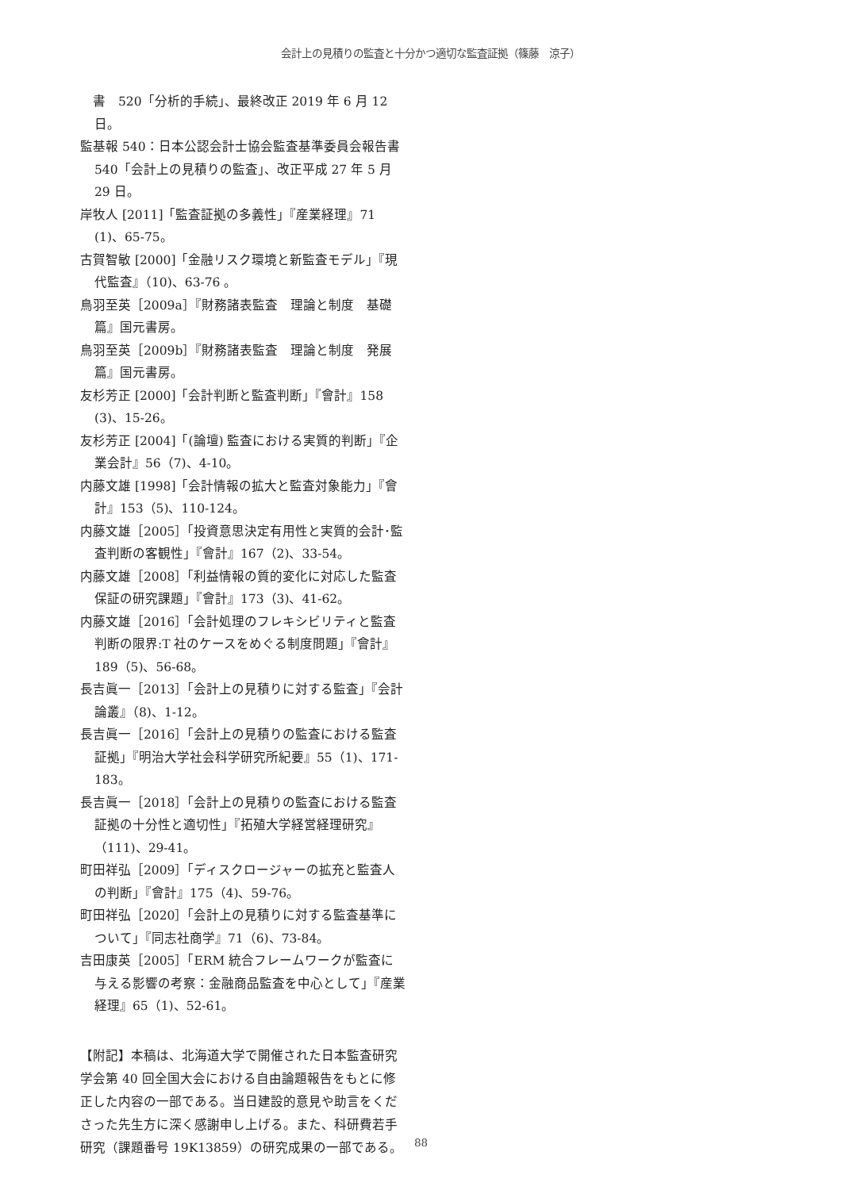会計上の見積りの監査と十分かつ適切な監査証拠（篠藤　涼子）
　書　520「分析的手続」、最終改正 2019 年 6 月 12 日。
監基報 540：日本公認会計士協会監査基準委員会報告書　540「会計上の見積りの監査」、改正平成 27 年 5 月 29 日。
岸牧人 [2011]「監査証拠の多義性」『産業経理』71 (1)、65-75。
古賀智敏 [2000]「金融リスク環境と新監査モデル」『現代監査』（10)、63-76 。
鳥羽至英［2009a］『財務諸表監査　理論と制度　基礎篇』国元書房。
鳥羽至英［2009b］『財務諸表監査　理論と制度　発展篇』国元書房。
友杉芳正 [2000]「会計判断と監査判断」『會計』158 (3)、15-26。
友杉芳正 [2004]「(論壇) 監査における実質的判断」『企業会計』56（7)、4-10。
内藤文雄 [1998]「会計情報の拡大と監査対象能力」『會計』153（5)、110-124。
内藤文雄［2005］「投資意思決定有用性と実質的会計･監査判断の客観性」『會計』167（2)、33-54。
内藤文雄［2008］「利益情報の質的変化に対応した監査保証の研究課題」『會計』173（3)、41-62。
内藤文雄［2016］「会計処理のフレキシビリティと監査判断の限界:T 社のケースをめぐる制度問題」『會計』189（5)、56-68。
長吉眞一［2013］「会計上の見積りに対する監査」『会計論叢』（8)、1-12。
長吉眞一［2016］「会計上の見積りの監査における監査証拠」『明治大学社会科学研究所紀要』55（1)、171-183。
長吉眞一［2018］「会計上の見積りの監査における監査証拠の十分性と適切性」『拓殖大学経営経理研究』（111)、29-41。
町田祥弘［2009］「ディスクロージャーの拡充と監査人の判断」『會計』175（4)、59-76。
町田祥弘［2020］「会計上の見積りに対する監査基準について」『同志社商学』71（6)、73-84。
吉田康英［2005］「ERM 統合フレームワークが監査に与える影響の考察：金融商品監査を中心として」『産業経理』65（1)、52-61。
【附記】本稿は、北海道大学で開催された日本監査研究学会第 40 回全国大会における自由論題報告をもとに修正した内容の一部である。当日建設的意見や助言をくださった先生方に深く感謝申し上げる。また、科研費若手研究（課題番号 19K13859）の研究成果の一部である。
88